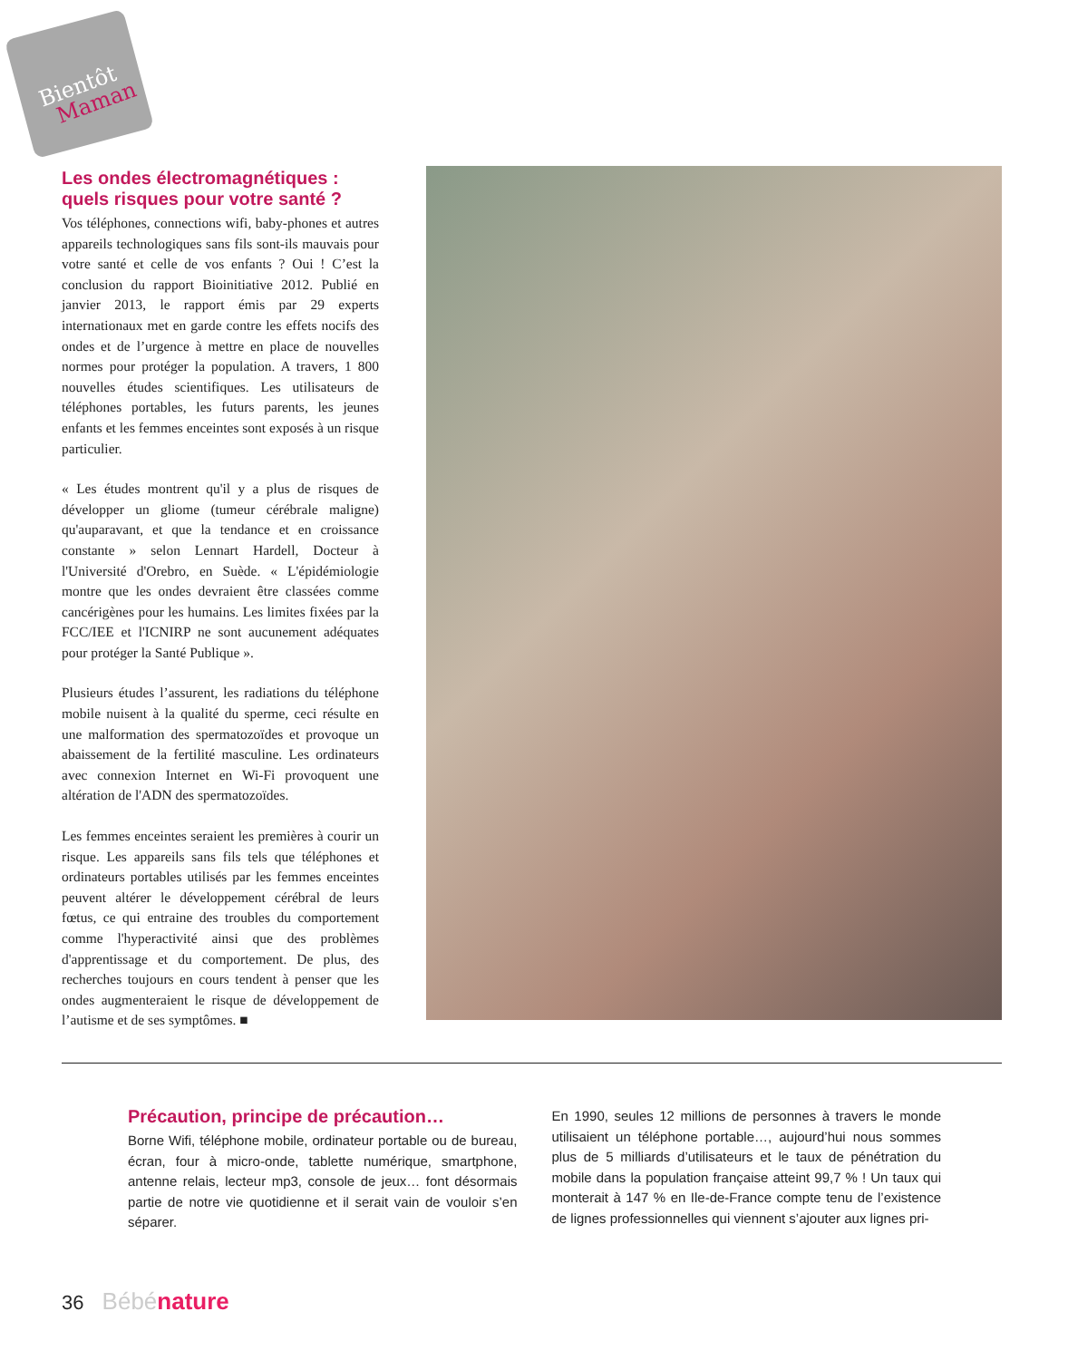Bientôt
Maman
Les ondes électromagnétiques : quels risques pour votre santé ?
Vos téléphones, connections wifi, baby-phones et autres appareils technologiques sans fils sont-ils mauvais pour votre santé et celle de vos enfants ? Oui ! C’est la conclusion du rapport Bioinitiative 2012. Publié en janvier 2013, le rapport émis par 29 experts internationaux met en garde contre les effets nocifs des ondes et de l’urgence à mettre en place de nouvelles normes pour protéger la population. A travers, 1 800 nouvelles études scientifiques. Les utilisateurs de téléphones portables, les futurs parents, les jeunes enfants et les femmes enceintes sont exposés à un risque particulier.
« Les études montrent qu'il y a plus de risques de développer un gliome (tumeur cérébrale maligne) qu'auparavant, et que la tendance et en croissance constante » selon Lennart Hardell, Docteur à l'Université d'Orebro, en Suède. « L'épidémiologie montre que les ondes devraient être classées comme cancérigènes pour les humains. Les limites fixées par la FCC/IEE et l'ICNIRP ne sont aucunement adéquates pour protéger la Santé Publique ».
Plusieurs études l’assurent, les radiations du téléphone mobile nuisent à la qualité du sperme, ceci résulte en une malformation des spermatozoïdes et provoque un abaissement de la fertilité masculine. Les ordinateurs avec connexion Internet en Wi-Fi provoquent une altération de l'ADN des spermatozoïdes.
Les femmes enceintes seraient les premières à courir un risque. Les appareils sans fils tels que téléphones et ordinateurs portables utilisés par les femmes enceintes peuvent altérer le développement cérébral de leurs fœtus, ce qui entraine des troubles du comportement comme l'hyperactivité ainsi que des problèmes d'apprentissage et du comportement. De plus, des recherches toujours en cours tendent à penser que les ondes augmenteraient le risque de développement de l’autisme et de ses symptômes. ■
Précaution, principe de précaution…
Borne Wifi, téléphone mobile, ordinateur portable ou de bureau, écran, four à micro-onde, tablette numérique, smartphone, antenne relais, lecteur mp3, console de jeux… font désormais partie de notre vie quotidienne et il serait vain de vouloir s’en séparer.
En 1990, seules 12 millions de personnes à travers le monde utilisaient un téléphone portable…, aujourd’hui nous sommes plus de 5 milliards d’utilisateurs et le taux de pénétration du mobile dans la population française atteint 99,7 % ! Un taux qui monterait à 147 % en Ile-de-France compte tenu de l’existence de lignes professionnelles qui viennent s’ajouter aux lignes pri-
36 Bébé nature